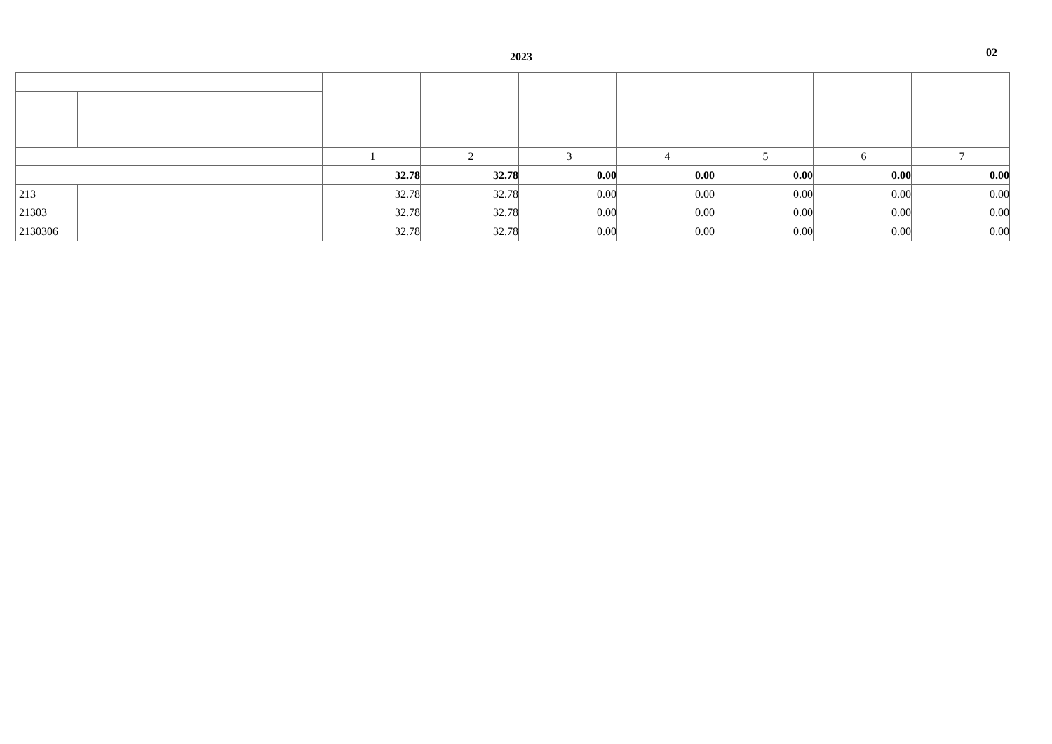2023 02
| | | 1 | 2 | 3 | 4 | 5 | 6 | 7 |
| | | 32.78 | 32.78 | 0.00 | 0.00 | 0.00 | 0.00 | 0.00 |
| 213 | | 32.78 | 32.78 | 0.00 | 0.00 | 0.00 | 0.00 | 0.00 |
| 21303 | | 32.78 | 32.78 | 0.00 | 0.00 | 0.00 | 0.00 | 0.00 |
| 2130306 | | 32.78 | 32.78 | 0.00 | 0.00 | 0.00 | 0.00 | 0.00 |